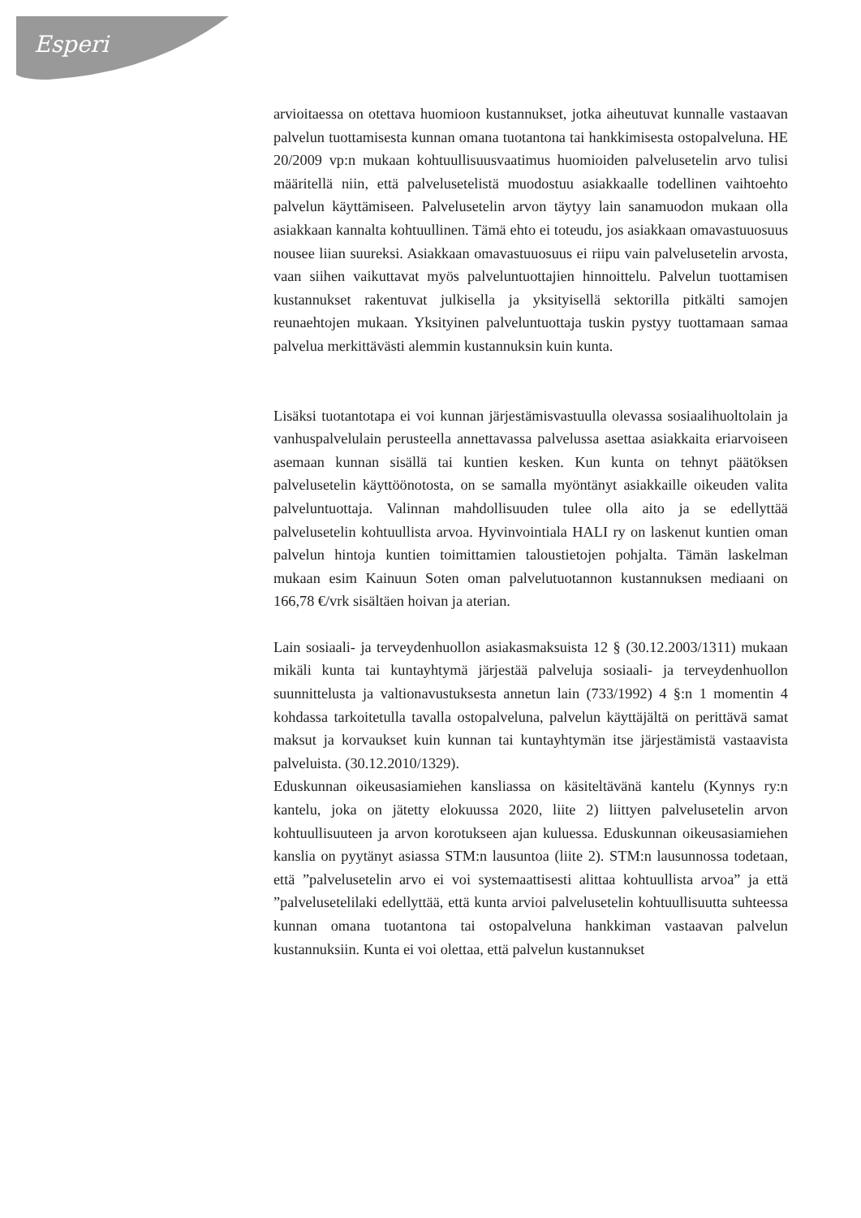Esperi
arvioitaessa on otettava huomioon kustannukset, jotka aiheutuvat kunnalle vastaavan palvelun tuottamisesta kunnan omana tuotantona tai hankkimisesta ostopalveluna. HE 20/2009 vp:n mukaan kohtuullisuusvaatimus huomioiden palvelusetelin arvo tulisi määritellä niin, että palvelusetelistä muodostuu asiakkaalle todellinen vaihtoehto palvelun käyttämiseen. Palvelusetelin arvon täytyy lain sanamuodon mukaan olla asiakkaan kannalta kohtuullinen. Tämä ehto ei toteudu, jos asiakkaan omavastuuosuus nousee liian suureksi. Asiakkaan omavastuuosuus ei riipu vain palvelusetelin arvosta, vaan siihen vaikuttavat myös palveluntuottajien hinnoittelu. Palvelun tuottamisen kustannukset rakentuvat julkisella ja yksityisellä sektorilla pitkälti samojen reunaehtojen mukaan. Yksityinen palveluntuottaja tuskin pystyy tuottamaan samaa palvelua merkittävästi alemmin kustannuksin kuin kunta.
Lisäksi tuotantotapa ei voi kunnan järjestämisvastuulla olevassa sosiaalihuoltolain ja vanhuspalvelulain perusteella annettavassa palvelussa asettaa asiakkaita eriarvoiseen asemaan kunnan sisällä tai kuntien kesken. Kun kunta on tehnyt päätöksen palvelusetelin käyttöönotosta, on se samalla myöntänyt asiakkaille oikeuden valita palveluntuottaja. Valinnan mahdollisuuden tulee olla aito ja se edellyttää palvelusetelin kohtuullista arvoa. Hyvinvointiala HALI ry on laskenut kuntien oman palvelun hintoja kuntien toimittamien taloustietojen pohjalta. Tämän laskelman mukaan esim Kainuun Soten oman palvelutuotannon kustannuksen mediaani on 166,78 €/vrk sisältäen hoivan ja aterian.
Lain sosiaali- ja terveydenhuollon asiakasmaksuista 12 § (30.12.2003/1311) mukaan mikäli kunta tai kuntayhtymä järjestää palveluja sosiaali- ja terveydenhuollon suunnittelusta ja valtionavustuksesta annetun lain (733/1992) 4 §:n 1 momentin 4 kohdassa tarkoitetulla tavalla ostopalveluna, palvelun käyttäjältä on perittävä samat maksut ja korvaukset kuin kunnan tai kuntayhtymän itse järjestämistä vastaavista palveluista. (30.12.2010/1329).
Eduskunnan oikeusasiamiehen kansliassa on käsiteltävänä kantelu (Kynnys ry:n kantelu, joka on jätetty elokuussa 2020, liite 2) liittyen palvelusetelin arvon kohtuullisuuteen ja arvon korotukseen ajan kuluessa. Eduskunnan oikeusasiamiehen kanslia on pyytänyt asiassa STM:n lausuntoa (liite 2). STM:n lausunnossa todetaan, että ”palvelusetelin arvo ei voi systemaattisesti alittaa kohtuullista arvoa” ja että ”palvelusetelilaki edellyttää, että kunta arvioi palvelusetelin kohtuullisuutta suhteessa kunnan omana tuotantona tai ostopalveluna hankkiman vastaavan palvelun kustannuksiin. Kunta ei voi olettaa, että palvelun kustannukset